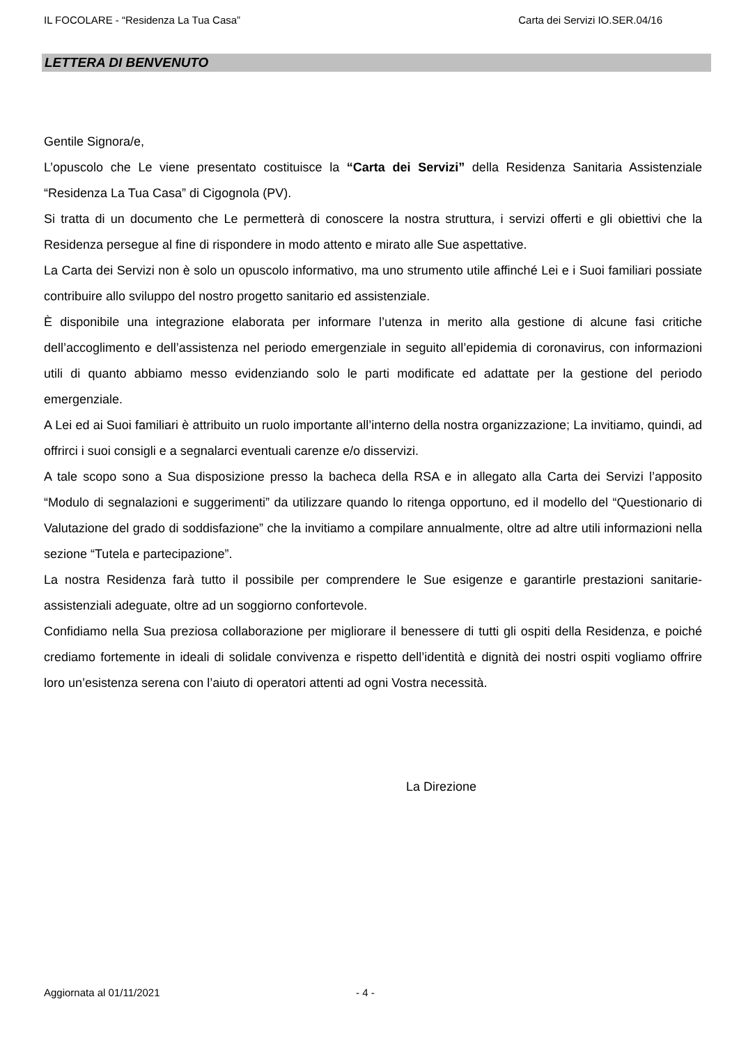IL FOCOLARE - “Residenza La Tua Casa” Carta dei Servizi IO.SER.04/16
LETTERA DI BENVENUTO
Gentile Signora/e,
L’opuscolo che Le viene presentato costituisce la “Carta dei Servizi” della Residenza Sanitaria Assistenziale “Residenza La Tua Casa” di Cigognola (PV).
Si tratta di un documento che Le permetterà di conoscere la nostra struttura, i servizi offerti e gli obiettivi che la Residenza persegue al fine di rispondere in modo attento e mirato alle Sue aspettative.
La Carta dei Servizi non è solo un opuscolo informativo, ma uno strumento utile affinché Lei e i Suoi familiari possiate contribuire allo sviluppo del nostro progetto sanitario ed assistenziale.
È disponibile una integrazione elaborata per informare l’utenza in merito alla gestione di alcune fasi critiche dell’accoglimento e dell’assistenza nel periodo emergenziale in seguito all’epidemia di coronavirus, con informazioni utili di quanto abbiamo messo evidenziando solo le parti modificate ed adattate per la gestione del periodo emergenziale.
A Lei ed ai Suoi familiari è attribuito un ruolo importante all’interno della nostra organizzazione; La invitiamo, quindi, ad offrirci i suoi consigli e a segnalarci eventuali carenze e/o disservizi.
A tale scopo sono a Sua disposizione presso la bacheca della RSA e in allegato alla Carta dei Servizi l’apposito “Modulo di segnalazioni e suggerimenti” da utilizzare quando lo ritenga opportuno, ed il modello del “Questionario di Valutazione del grado di soddisfazione” che la invitiamo a compilare annualmente, oltre ad altre utili informazioni nella sezione “Tutela e partecipazione”.
La nostra Residenza farà tutto il possibile per comprendere le Sue esigenze e garantirle prestazioni sanitarie-assistenziali adeguate, oltre ad un soggiorno confortevole.
Confidiamo nella Sua preziosa collaborazione per migliorare il benessere di tutti gli ospiti della Residenza, e poiché crediamo fortemente in ideali di solidale convivenza e rispetto dell’identità e dignità dei nostri ospiti vogliamo offrire loro un’esistenza serena con l’aiuto di operatori attenti ad ogni Vostra necessità.
La Direzione
Aggiornata al 01/11/2021 - 4 -